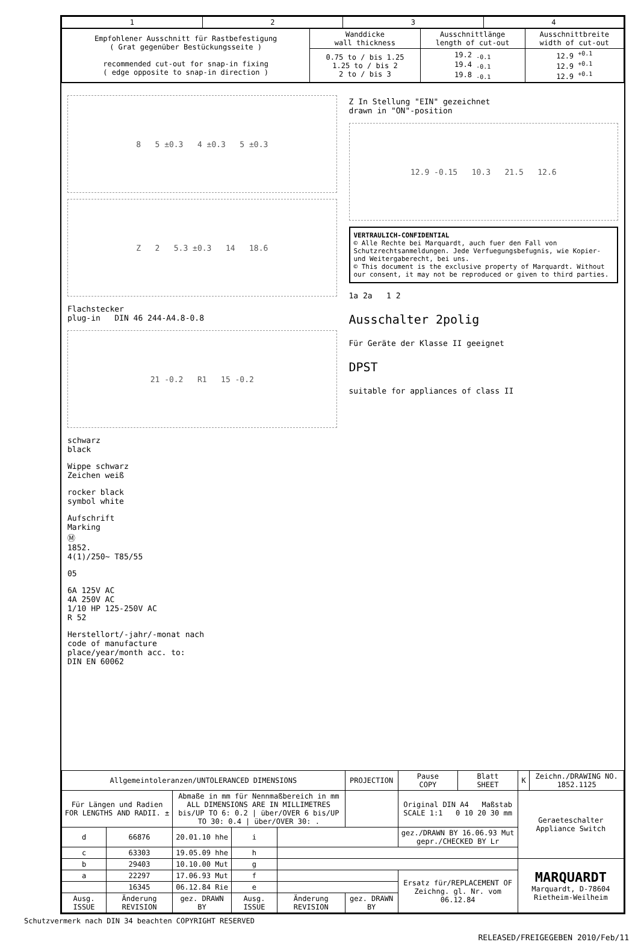| 1 | 2 | 3 | 4 |
| --- | --- | --- | --- |
| Empfohlener Ausschnitt für Rastbefestigung ( Grat gegenüber Bestückungsseite ) recommended cut-out for snap-in fixing ( edge opposite to snap-in direction ) | Wanddicke wall thickness | Ausschnittlänge length of cut-out | Ausschnittbreite width of cut-out |
| | 0.75 to / bis 1.25 1.25 to / bis 2 2 to / bis 3 | 19.2 <sub>-0.1</sub> 19.4 <sub>-0.1</sub> 19.8 <sub>-0.1</sub> | 12.9 <sup>+0.1</sup> 12.9 <sup>+0.1</sup> 12.9 <sup>+0.1</sup> |
8 5 ±0.3 4 ±0.3 5 ±0.3
Z 2 5.3 ±0.3 14 18.6
Flachstecker
plug-in DIN 46 244-A4.8-0.8
21 -0.2 R1 15 -0.2
schwarz
black
Wippe schwarz
Zeichen weiß
rocker black
symbol white
Aufschrift
Marking
Ⓜ
1852.
4(1)/250~ T85/55
05
6A 125V AC
4A 250V AC
1/10 HP 125-250V AC
R 52
Herstellort/-jahr/-monat nach
code of manufacture
place/year/month acc. to:
DIN EN 60062
Z In Stellung "EIN" gezeichnet
drawn in "ON"-position
12.9 -0.15 10.3 21.5 12.6
VERTRAULICH-CONFIDENTIAL
© Alle Rechte bei Marquardt, auch fuer den Fall von Schutzrechtsanmeldungen. Jede Verfuegungsbefugnis, wie Kopier- und Weitergaberecht, bei uns.
© This document is the exclusive property of Marquardt. Without our consent, it may not be reproduced or given to third parties.
1a 2a 1 2
Ausschalter 2polig
Für Geräte der Klasse II geeignet
DPST
suitable for appliances of class II
| Allgemeintoleranzen/UNTOLERANCED DIMENSIONS | | | | | | PROJECTION | Pause COPY | Blatt SHEET | K | Zeichn./DRAWING NO. 1852.1125 |
| Für Längen und Radien FOR LENGTHS AND RADII. ± | | Abmaße in mm für Nennmaßbereich in mm ALL DIMENSIONS ARE IN MILLIMETRES bis/UP TO 6: 0.2 / über/OVER 6 bis/UP TO 30: 0.4 / über/OVER 30: . | | | | | Original DIN A4 Maßstab SCALE 1:1 0 10 20 30 mm | | Geraeteschalter Appliance Switch | |
| d | 66876 | 20.01.10 hhe | i | | | | gez./DRAWN BY 16.06.93 Mut gepr./CHECKED BY Lr | | | |
| c | 63303 | 19.05.09 hhe | h | | | | | | | |
| b | 29403 | 10.10.00 Mut | g | | | | | | MARQUARDT Marquardt, D-78604 Rietheim-Weilheim | |
| a | 22297 | 17.06.93 Mut | f | | | | Ersatz für/REPLACEMENT OF Zeichng. gl. Nr. vom 06.12.84 | | | |
| | 16345 | 06.12.84 Rie | e | | | | | | | |
| Ausg. ISSUE | Änderung REVISION | gez. DRAWN BY | Ausg. ISSUE | Änderung REVISION | gez. DRAWN BY | | | | | |
Schutzvermerk nach DIN 34 beachten COPYRIGHT RESERVED
RELEASED/FREIGEGEBEN 2010/Feb/11